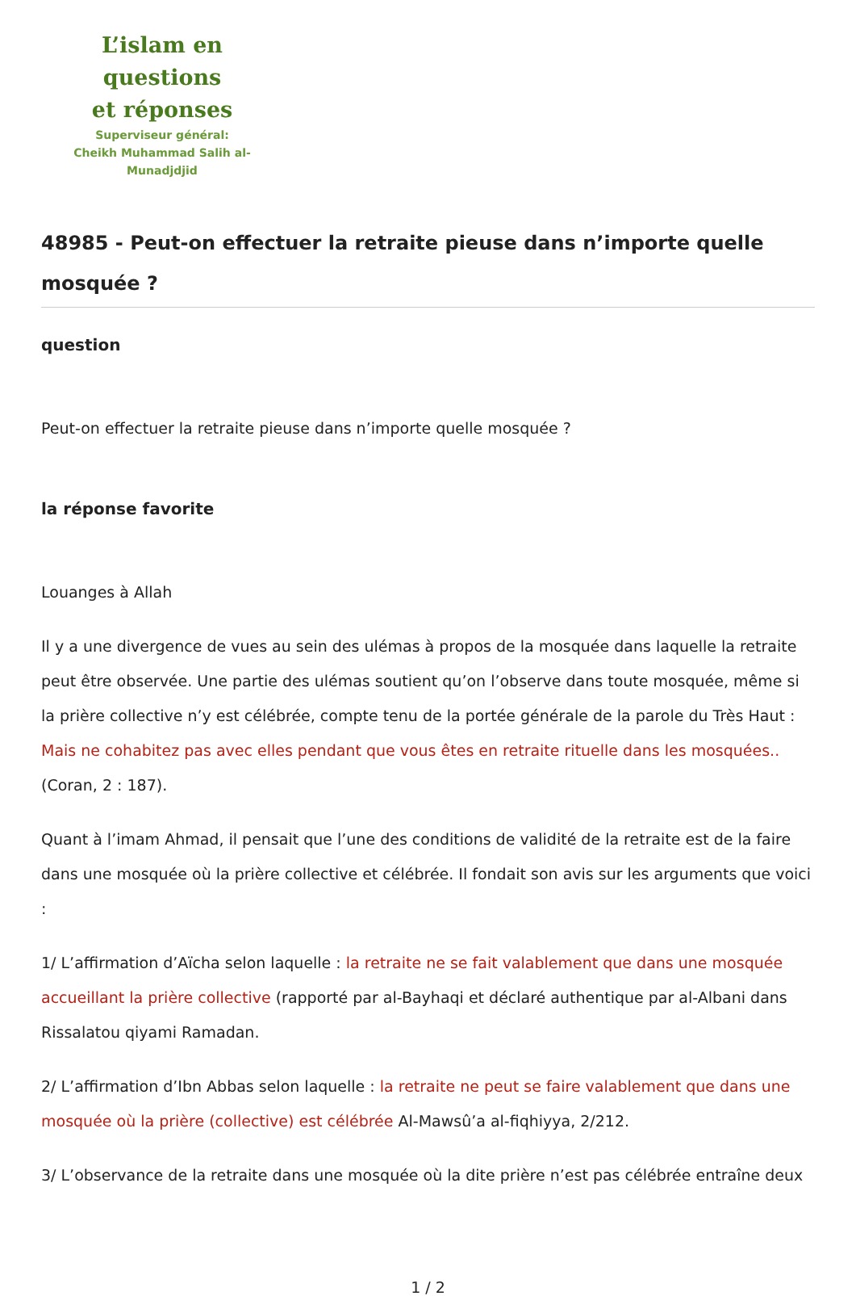L’islam en questions
et réponses
Superviseur général:
Cheikh Muhammad Salih al-Munadjdjid
48985 - Peut-on effectuer la retraite pieuse dans n’importe quelle mosquée ?
question
Peut-on effectuer la retraite pieuse dans n’importe quelle mosquée ?
la réponse favorite
Louanges à Allah
Il y a une divergence de vues au sein des ulémas à propos de la mosquée dans laquelle la retraite peut être observée. Une partie des ulémas soutient qu’on l’observe dans toute mosquée, même si la prière collective n’y est célébrée, compte tenu de la portée générale de la parole du Très Haut : Mais ne cohabitez pas avec elles pendant que vous êtes en retraite rituelle dans les mosquées.. (Coran, 2 : 187).
Quant à l’imam Ahmad, il pensait que l’une des conditions de validité de la retraite est de la faire dans une mosquée où la prière collective et célébrée. Il fondait son avis sur les arguments que voici :
1/ L’affirmation d’Aïcha selon laquelle : la retraite ne se fait valablement que dans une mosquée accueillant la prière collective (rapporté par al-Bayhaqi et déclaré authentique par al-Albani dans Rissalatou qiyami Ramadan.
2/ L’affirmation d’Ibn Abbas selon laquelle : la retraite ne peut se faire valablement que dans une mosquée où la prière (collective) est célébrée Al-Mawsû’a al-fiqhiyya, 2/212.
3/ L’observance de la retraite dans une mosquée où la dite prière n’est pas célébrée entraîne deux
1 / 2